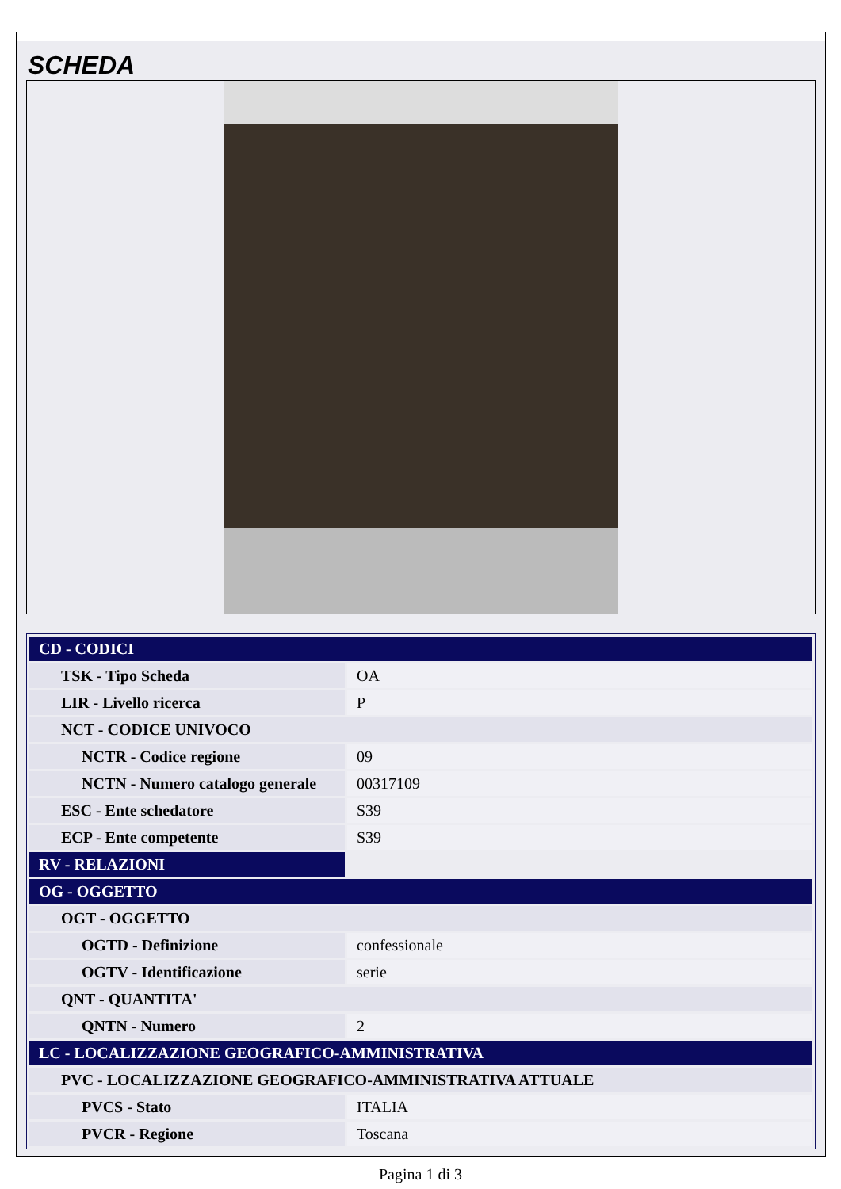SCHEDA
| CD - CODICI | |
| TSK - Tipo Scheda | OA |
| LIR - Livello ricerca | P |
| NCT - CODICE UNIVOCO | |
| NCTR - Codice regione | 09 |
| NCTN - Numero catalogo generale | 00317109 |
| ESC - Ente schedatore | S39 |
| ECP - Ente competente | S39 |
| RV - RELAZIONI | |
| OG - OGGETTO | |
| OGT - OGGETTO | |
| OGTD - Definizione | confessionale |
| OGTV - Identificazione | serie |
| QNT - QUANTITA' | |
| QNTN - Numero | 2 |
| LC - LOCALIZZAZIONE GEOGRAFICO-AMMINISTRATIVA | |
| PVC - LOCALIZZAZIONE GEOGRAFICO-AMMINISTRATIVA ATTUALE | |
| PVCS - Stato | ITALIA |
| PVCR - Regione | Toscana |
Pagina 1 di 3